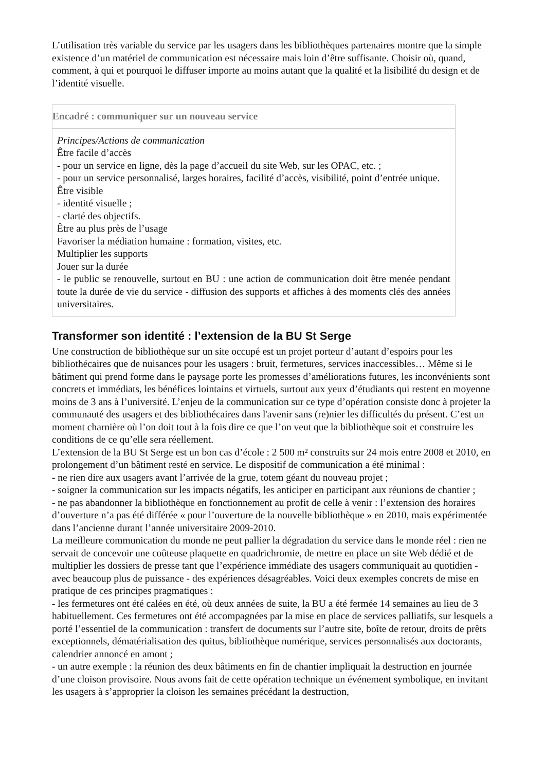L’utilisation très variable du service par les usagers dans les bibliothèques partenaires montre que la simple existence d’un matériel de communication est nécessaire mais loin d’être suffisante. Choisir où, quand, comment, à qui et pourquoi le diffuser importe au moins autant que la qualité et la lisibilité du design et de l’identité visuelle.
Encadré : communiquer sur un nouveau service
Principes/Actions de communication
Être facile d’accès
- pour un service en ligne, dès la page d’accueil du site Web, sur les OPAC, etc. ;
- pour un service personnalisé, larges horaires, facilité d’accès, visibilité, point d’entrée unique.
Être visible
- identité visuelle ;
- clarté des objectifs.
Être au plus près de l’usage
Favoriser la médiation humaine : formation, visites, etc.
Multiplier les supports
Jouer sur la durée
- le public se renouvelle, surtout en BU : une action de communication doit être menée pendant toute la durée de vie du service - diffusion des supports et affiches à des moments clés des années universitaires.
Transformer son identité : l’extension de la BU St Serge
Une construction de bibliothèque sur un site occupé est un projet porteur d’autant d’espoirs pour les bibliothécaires que de nuisances pour les usagers : bruit, fermetures, services inaccessibles… Même si le bâtiment qui prend forme dans le paysage porte les promesses d’améliorations futures, les inconvénients sont concrets et immédiats, les bénéfices lointains et virtuels, surtout aux yeux d’étudiants qui restent en moyenne moins de 3 ans à l’université. L’enjeu de la communication sur ce type d’opération consiste donc à projeter la communauté des usagers et des bibliothécaires dans l'avenir sans (re)nier les difficultés du présent. C’est un moment charnière où l’on doit tout à la fois dire ce que l’on veut que la bibliothèque soit et construire les conditions de ce qu’elle sera réellement.
L’extension de la BU St Serge est un bon cas d’école : 2 500 m² construits sur 24 mois entre 2008 et 2010, en prolongement d’un bâtiment resté en service. Le dispositif de communication a été minimal :
- ne rien dire aux usagers avant l’arrivée de la grue, totem géant du nouveau projet ;
- soigner la communication sur les impacts négatifs, les anticiper en participant aux réunions de chantier ;
- ne pas abandonner la bibliothèque en fonctionnement au profit de celle à venir : l’extension des horaires d’ouverture n’a pas été différée « pour l’ouverture de la nouvelle bibliothèque » en 2010, mais expérimentée dans l’ancienne durant l’année universitaire 2009-2010.
La meilleure communication du monde ne peut pallier la dégradation du service dans le monde réel : rien ne servait de concevoir une coûteuse plaquette en quadrichromie, de mettre en place un site Web dédié et de multiplier les dossiers de presse tant que l’expérience immédiate des usagers communiquait au quotidien - avec beaucoup plus de puissance - des expériences désagréables. Voici deux exemples concrets de mise en pratique de ces principes pragmatiques :
- les fermetures ont été calées en été, où deux années de suite, la BU a été fermée 14 semaines au lieu de 3 habituellement. Ces fermetures ont été accompagnées par la mise en place de services palliatifs, sur lesquels a porté l’essentiel de la communication : transfert de documents sur l’autre site, boîte de retour, droits de prêts exceptionnels, dématérialisation des quitus, bibliothèque numérique, services personnalisés aux doctorants, calendrier annoncé en amont ;
- un autre exemple : la réunion des deux bâtiments en fin de chantier impliquait la destruction en journée d’une cloison provisoire. Nous avons fait de cette opération technique un événement symbolique, en invitant les usagers à s’approprier la cloison les semaines précédant la destruction,